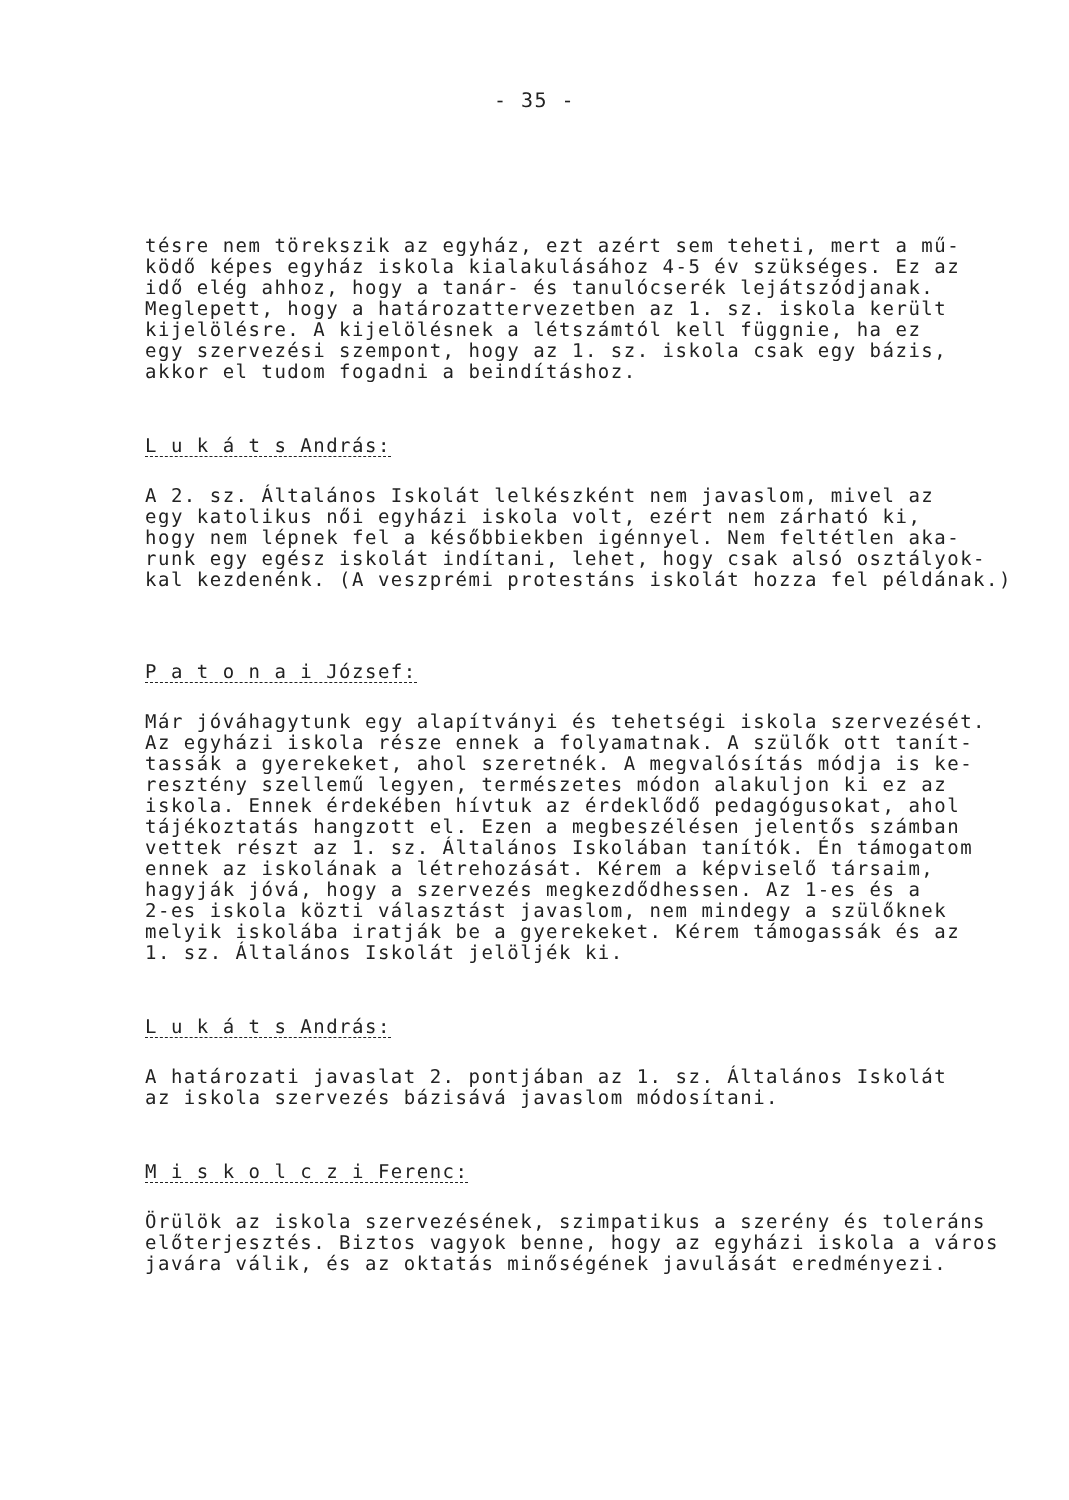- 35 -
tésre nem törekszik az egyház, ezt azért sem teheti, mert a mű- ködő képes egyház iskola kialakulásához 4-5 év szükséges. Ez az idő elég ahhoz, hogy a tanár- és tanulócserék lejátszódjanak. Meglepett, hogy a határozattervezetben az 1. sz. iskola került kijelölésre. A kijelölésnek a létszámtól kell függnie, ha ez egy szervezési szempont, hogy az 1. sz. iskola csak egy bázis, akkor el tudom fogadni a beindításhoz.
L u k á t s András:
A 2. sz. Általános Iskolát lelkészként nem javaslom, mivel az egy katolikus női egyházi iskola volt, ezért nem zárható ki, hogy nem lépnek fel a későbbiekben igénnyel. Nem feltétlen aka- runk egy egész iskolát indítani, lehet, hogy csak alsó osztályok- kal kezdenénk. (A veszprémi protestáns iskolát hozza fel példának.)
P a t o n a i József:
Már jóváhagytunk egy alapítványi és tehetségi iskola szervezését. Az egyházi iskola része ennek a folyamatnak. A szülők ott tanít- tassák a gyerekeket, ahol szeretnék. A megvalósítás módja is ke- resztény szellemű legyen, természetes módon alakuljon ki ez az iskola. Ennek érdekében hívtuk az érdeklődő pedagógusokat, ahol tájékoztatás hangzott el. Ezen a megbeszélésen jelentős számban vettek részt az 1. sz. Általános Iskolában tanítók. Én támogatom ennek az iskolának a létrehozását. Kérem a képviselő társaim, hagyják jóvá, hogy a szervezés megkezdődhessen. Az 1-es és a 2-es iskola közti választást javaslom, nem mindegy a szülőknek melyik iskolába iratják be a gyerekeket. Kérem támogassák és az 1. sz. Általános Iskolát jelöljék ki.
L u k á t s András:
A határozati javaslat 2. pontjában az 1. sz. Általános Iskolát az iskola szervezés bázisává javaslom módosítani.
M i s k o l c z i Ferenc:
Örülök az iskola szervezésének, szimpatikus a szerény és toleráns előterjesztés. Biztos vagyok benne, hogy az egyházi iskola a város javára válik, és az oktatás minőségének javulását eredményezi.